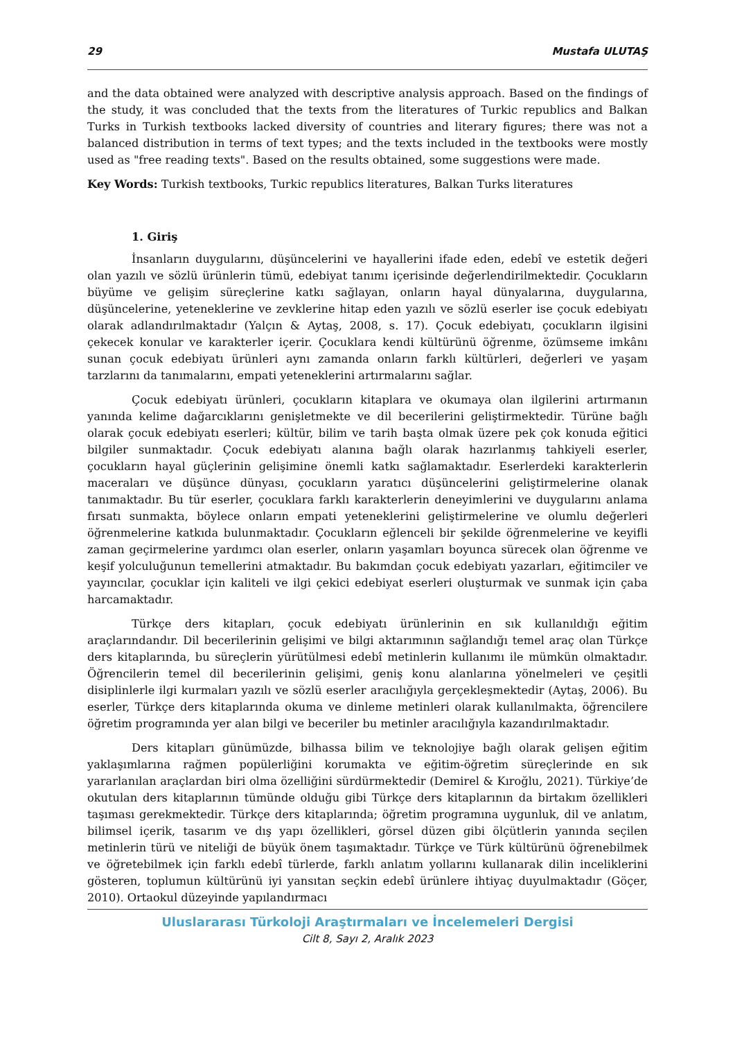29 Mustafa ULUTAŞ
and the data obtained were analyzed with descriptive analysis approach. Based on the findings of the study, it was concluded that the texts from the literatures of Turkic republics and Balkan Turks in Turkish textbooks lacked diversity of countries and literary figures; there was not a balanced distribution in terms of text types; and the texts included in the textbooks were mostly used as "free reading texts". Based on the results obtained, some suggestions were made.
Key Words: Turkish textbooks, Turkic republics literatures, Balkan Turks literatures
1. Giriş
İnsanların duygularını, düşüncelerini ve hayallerini ifade eden, edebî ve estetik değeri olan yazılı ve sözlü ürünlerin tümü, edebiyat tanımı içerisinde değerlendirilmektedir. Çocukların büyüme ve gelişim süreçlerine katkı sağlayan, onların hayal dünyalarına, duygularına, düşüncelerine, yeteneklerine ve zevklerine hitap eden yazılı ve sözlü eserler ise çocuk edebiyatı olarak adlandırılmaktadır (Yalçın & Aytaş, 2008, s. 17). Çocuk edebiyatı, çocukların ilgisini çekecek konular ve karakterler içerir. Çocuklara kendi kültürünü öğrenme, özümseme imkânı sunan çocuk edebiyatı ürünleri aynı zamanda onların farklı kültürleri, değerleri ve yaşam tarzlarını da tanımalarını, empati yeteneklerini artırmalarını sağlar.
Çocuk edebiyatı ürünleri, çocukların kitaplara ve okumaya olan ilgilerini artırmanın yanında kelime dağarcıklarını genişletmekte ve dil becerilerini geliştirmektedir. Türüne bağlı olarak çocuk edebiyatı eserleri; kültür, bilim ve tarih başta olmak üzere pek çok konuda eğitici bilgiler sunmaktadır. Çocuk edebiyatı alanına bağlı olarak hazırlanmış tahkiyeli eserler, çocukların hayal güçlerinin gelişimine önemli katkı sağlamaktadır. Eserlerdeki karakterlerin maceraları ve düşünce dünyası, çocukların yaratıcı düşüncelerini geliştirmelerine olanak tanımaktadır. Bu tür eserler, çocuklara farklı karakterlerin deneyimlerini ve duygularını anlama fırsatı sunmakta, böylece onların empati yeteneklerini geliştirmelerine ve olumlu değerleri öğrenmelerine katkıda bulunmaktadır. Çocukların eğlenceli bir şekilde öğrenmelerine ve keyifli zaman geçirmelerine yardımcı olan eserler, onların yaşamları boyunca sürecek olan öğrenme ve keşif yolculuğunun temellerini atmaktadır. Bu bakımdan çocuk edebiyatı yazarları, eğitimciler ve yayıncılar, çocuklar için kaliteli ve ilgi çekici edebiyat eserleri oluşturmak ve sunmak için çaba harcamaktadır.
Türkçe ders kitapları, çocuk edebiyatı ürünlerinin en sık kullanıldığı eğitim araçlarındandır. Dil becerilerinin gelişimi ve bilgi aktarımının sağlandığı temel araç olan Türkçe ders kitaplarında, bu süreçlerin yürütülmesi edebî metinlerin kullanımı ile mümkün olmaktadır. Öğrencilerin temel dil becerilerinin gelişimi, geniş konu alanlarına yönelmeleri ve çeşitli disiplinlerle ilgi kurmaları yazılı ve sözlü eserler aracılığıyla gerçekleşmektedir (Aytaş, 2006). Bu eserler, Türkçe ders kitaplarında okuma ve dinleme metinleri olarak kullanılmakta, öğrencilere öğretim programında yer alan bilgi ve beceriler bu metinler aracılığıyla kazandırılmaktadır.
Ders kitapları günümüzde, bilhassa bilim ve teknolojiye bağlı olarak gelişen eğitim yaklaşımlarına rağmen popülerliğini korumakta ve eğitim-öğretim süreçlerinde en sık yararlanılan araçlardan biri olma özelliğini sürdürmektedir (Demirel & Kıroğlu, 2021). Türkiye’de okutulan ders kitaplarının tümünde olduğu gibi Türkçe ders kitaplarının da birtakım özellikleri taşıması gerekmektedir. Türkçe ders kitaplarında; öğretim programına uygunluk, dil ve anlatım, bilimsel içerik, tasarım ve dış yapı özellikleri, görsel düzen gibi ölçütlerin yanında seçilen metinlerin türü ve niteliği de büyük önem taşımaktadır. Türkçe ve Türk kültürünü öğrenebilmek ve öğretebilmek için farklı edebî türlerde, farklı anlatım yollarını kullanarak dilin inceliklerini gösteren, toplumun kültürünü iyi yansıtan seçkin edebî ürünlere ihtiyaç duyulmaktadır (Göçer, 2010). Ortaokul düzeyinde yapılandırmacı
Uluslararası Türkoloji Araştırmaları ve İncelemeleri Dergisi
Cilt 8, Sayı 2, Aralık 2023